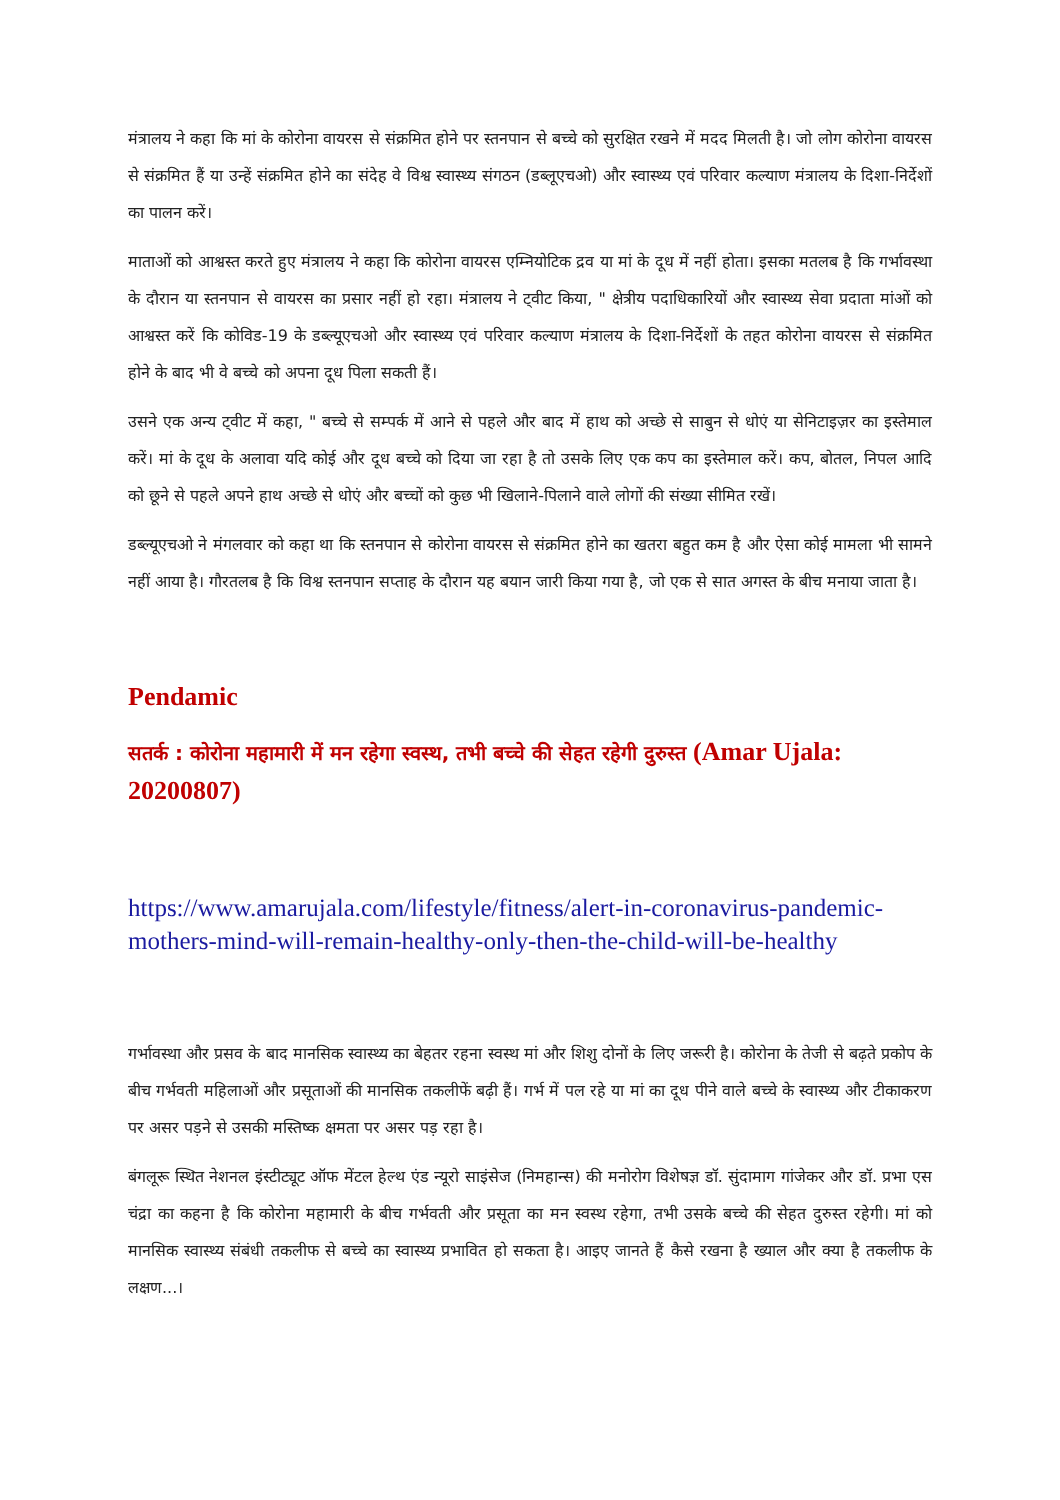मंत्रालय ने कहा कि मां के कोरोना वायरस से संक्रमित होने पर स्तनपान से बच्चे को सुरक्षित रखने में मदद मिलती है। जो लोग कोरोना वायरस से संक्रमित हैं या उन्हें संक्रमित होने का संदेह वे विश्व स्वास्थ्य संगठन (डब्लूएचओ) और स्वास्थ्य एवं परिवार कल्याण मंत्रालय के दिशा-निर्देशों का पालन करें।
माताओं को आश्वस्त करते हुए मंत्रालय ने कहा कि कोरोना वायरस एम्नियोटिक द्रव या मां के दूध में नहीं होता। इसका मतलब है कि गर्भावस्था के दौरान या स्तनपान से वायरस का प्रसार नहीं हो रहा। मंत्रालय ने ट्वीट किया, " क्षेत्रीय पदाधिकारियों और स्वास्थ्य सेवा प्रदाता मांओं को आश्वस्त करें कि कोविड-19 के डब्ल्यूएचओ और स्वास्थ्य एवं परिवार कल्याण मंत्रालय के दिशा-निर्देशों के तहत कोरोना वायरस से संक्रमित होने के बाद भी वे बच्चे को अपना दूध पिला सकती हैं।
उसने एक अन्य ट्वीट में कहा, " बच्चे से सम्पर्क में आने से पहले और बाद में हाथ को अच्छे से साबुन से धोएं या सेनिटाइज़र का इस्तेमाल करें। मां के दूध के अलावा यदि कोई और दूध बच्चे को दिया जा रहा है तो उसके लिए एक कप का इस्तेमाल करें। कप, बोतल, निपल आदि को छूने से पहले अपने हाथ अच्छे से धोएं और बच्चों को कुछ भी खिलाने-पिलाने वाले लोगों की संख्या सीमित रखें।
डब्ल्यूएचओ ने मंगलवार को कहा था कि स्तनपान से कोरोना वायरस से संक्रमित होने का खतरा बहुत कम है और ऐसा कोई मामला भी सामने नहीं आया है। गौरतलब है कि विश्व स्तनपान सप्ताह के दौरान यह बयान जारी किया गया है, जो एक से सात अगस्त के बीच मनाया जाता है।
Pendamic
सतर्क : कोरोना महामारी में मन रहेगा स्वस्थ, तभी बच्चे की सेहत रहेगी दुरुस्त (Amar Ujala: 20200807)
https://www.amarujala.com/lifestyle/fitness/alert-in-coronavirus-pandemic-mothers-mind-will-remain-healthy-only-then-the-child-will-be-healthy
गर्भावस्था और प्रसव के बाद मानसिक स्वास्थ्य का बेहतर रहना स्वस्थ मां और शिशु दोनों के लिए जरूरी है। कोरोना के तेजी से बढ़ते प्रकोप के बीच गर्भवती महिलाओं और प्रसूताओं की मानसिक तकलीफें बढ़ी हैं। गर्भ में पल रहे या मां का दूध पीने वाले बच्चे के स्वास्थ्य और टीकाकरण पर असर पड़ने से उसकी मस्तिष्क क्षमता पर असर पड़ रहा है।
बंगलूरू स्थित नेशनल इंस्टीट्यूट ऑफ मेंटल हेल्थ एंड न्यूरो साइंसेज (निमहान्स) की मनोरोग विशेषज्ञ डॉ. सुंदामाग गांजेकर और डॉ. प्रभा एस चंद्रा का कहना है कि कोरोना महामारी के बीच गर्भवती और प्रसूता का मन स्वस्थ रहेगा, तभी उसके बच्चे की सेहत दुरुस्त रहेगी। मां को मानसिक स्वास्थ्य संबंधी तकलीफ से बच्चे का स्वास्थ्य प्रभावित हो सकता है। आइए जानते हैं कैसे रखना है ख्याल और क्या है तकलीफ के लक्षण...।